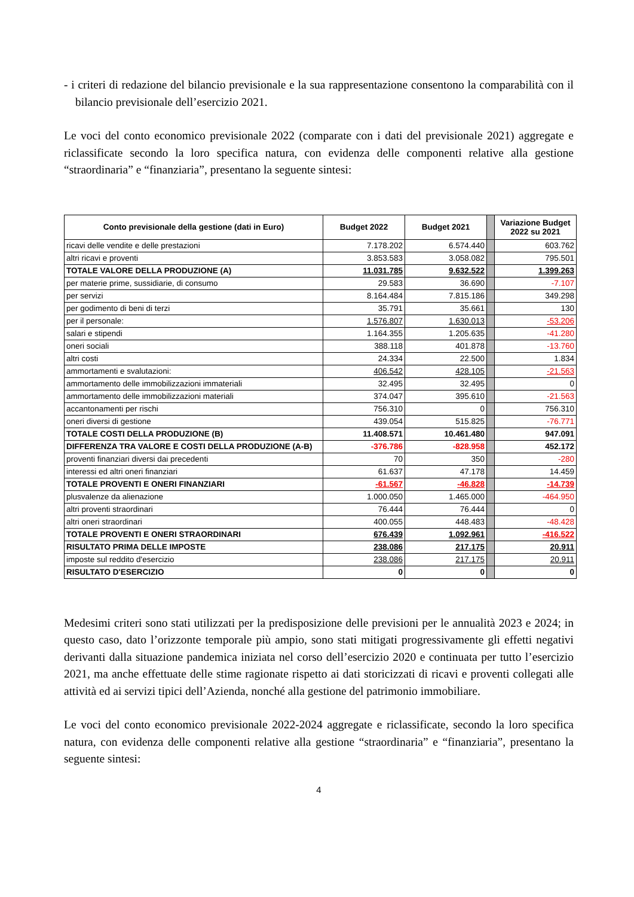- i criteri di redazione del bilancio previsionale e la sua rappresentazione consentono la comparabilità con il bilancio previsionale dell’esercizio 2021.
Le voci del conto economico previsionale 2022 (comparate con i dati del previsionale 2021) aggregate e riclassificate secondo la loro specifica natura, con evidenza delle componenti relative alla gestione “straordinaria” e “finanziaria”, presentano la seguente sintesi:
| Conto previsionale della gestione (dati in Euro) | Budget 2022 | Budget 2021 | | Variazione Budget 2022 su 2021 |
| --- | --- | --- | --- | --- |
| ricavi delle vendite e delle prestazioni | 7.178.202 | 6.574.440 | | 603.762 |
| altri ricavi e proventi | 3.853.583 | 3.058.082 | | 795.501 |
| TOTALE VALORE DELLA PRODUZIONE (A) | 11.031.785 | 9.632.522 | | 1.399.263 |
| per materie prime, sussidiarie, di consumo | 29.583 | 36.690 | | -7.107 |
| per servizi | 8.164.484 | 7.815.186 | | 349.298 |
| per godimento di beni di terzi | 35.791 | 35.661 | | 130 |
| per il personale: | 1.576.807 | 1.630.013 | | -53.206 |
| salari e stipendi | 1.164.355 | 1.205.635 | | -41.280 |
| oneri sociali | 388.118 | 401.878 | | -13.760 |
| altri costi | 24.334 | 22.500 | | 1.834 |
| ammortamenti e svalutazioni: | 406.542 | 428.105 | | -21.563 |
| ammortamento delle immobilizzazioni immateriali | 32.495 | 32.495 | | 0 |
| ammortamento delle immobilizzazioni materiali | 374.047 | 395.610 | | -21.563 |
| accantonamenti per rischi | 756.310 | 0 | | 756.310 |
| oneri diversi di gestione | 439.054 | 515.825 | | -76.771 |
| TOTALE COSTI DELLA PRODUZIONE (B) | 11.408.571 | 10.461.480 | | 947.091 |
| DIFFERENZA TRA VALORE E COSTI DELLA PRODUZIONE (A-B) | -376.786 | -828.958 | | 452.172 |
| proventi finanziari diversi dai precedenti | 70 | 350 | | -280 |
| interessi ed altri oneri finanziari | 61.637 | 47.178 | | 14.459 |
| TOTALE PROVENTI E ONERI FINANZIARI | -61.567 | -46.828 | | -14.739 |
| plusvalenze da alienazione | 1.000.050 | 1.465.000 | | -464.950 |
| altri proventi straordinari | 76.444 | 76.444 | | 0 |
| altri oneri straordinari | 400.055 | 448.483 | | -48.428 |
| TOTALE PROVENTI E ONERI STRAORDINARI | 676.439 | 1.092.961 | | -416.522 |
| RISULTATO PRIMA DELLE IMPOSTE | 238.086 | 217.175 | | 20.911 |
| imposte sul reddito d'esercizio | 238.086 | 217.175 | | 20.911 |
| RISULTATO D'ESERCIZIO | 0 | 0 | | 0 |
Medesimi criteri sono stati utilizzati per la predisposizione delle previsioni per le annualità 2023 e 2024; in questo caso, dato l’orizzonte temporale più ampio, sono stati mitigati progressivamente gli effetti negativi derivanti dalla situazione pandemica iniziata nel corso dell’esercizio 2020 e continuata per tutto l’esercizio 2021, ma anche effettuate delle stime ragionate rispetto ai dati storicizzati di ricavi e proventi collegati alle attività ed ai servizi tipici dell’Azienda, nonché alla gestione del patrimonio immobiliare.
Le voci del conto economico previsionale 2022-2024 aggregate e riclassificate, secondo la loro specifica natura, con evidenza delle componenti relative alla gestione “straordinaria” e “finanziaria”, presentano la seguente sintesi:
4